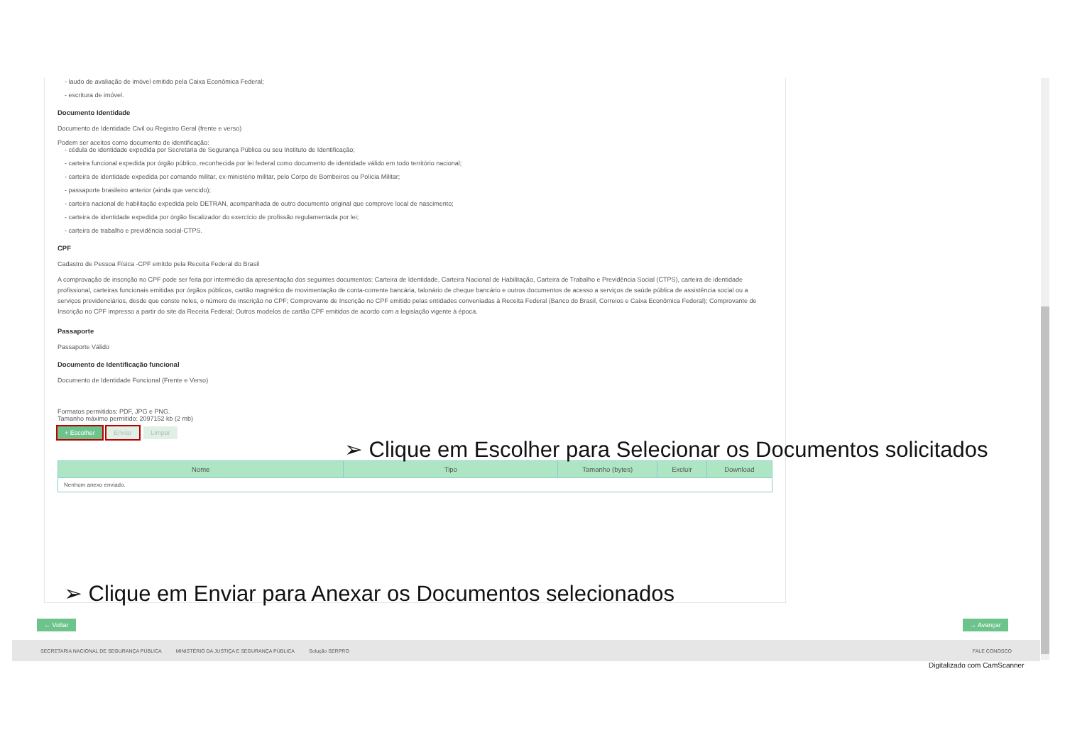- laudo de avaliação de imóvel emitido pela Caixa Econômica Federal;
- escritura de imóvel.
Documento Identidade
Documento de Identidade Civil ou Registro Geral (frente e verso)
Podem ser aceitos como documento de identificação:
- cédula de identidade expedida por Secretaria de Segurança Pública ou seu Instituto de Identificação;
- carteira funcional expedida por órgão público, reconhecida por lei federal como documento de identidade válido em todo território nacional;
- carteira de identidade expedida por comando militar, ex-ministério militar, pelo Corpo de Bombeiros ou Polícia Militar;
- passaporte brasileiro anterior (ainda que vencido);
- carteira nacional de habilitação expedida pelo DETRAN, acompanhada de outro documento original que comprove local de nascimento;
- carteira de identidade expedida por órgão fiscalizador do exercício de profissão regulamentada por lei;
- carteira de trabalho e previdência social-CTPS.
CPF
Cadastro de Pessoa Física -CPF emitdo pela Receita Federal do Brasil
A comprovação de inscrição no CPF pode ser feita por intermédio da apresentação dos seguintes documentos: Carteira de Identidade, Carteira Nacional de Habilitação, Carteira de Trabalho e Previdência Social (CTPS), carteira de identidade profissional, carteiras funcionais emitidas por órgãos públicos, cartão magnético de movimentação de conta-corrente bancária, talonário de cheque bancário e outros documentos de acesso a serviços de saúde pública de assistência social ou a serviços previdenciários, desde que conste neles, o número de inscrição no CPF; Comprovante de Inscrição no CPF emitido pelas entidades conveniadas à Receita Federal (Banco do Brasil, Correios e Caixa Econômica Federal); Comprovante de Inscrição no CPF impresso a partir do site da Receita Federal; Outros modelos de cartão CPF emitidos de acordo com a legislação vigente à época.
Passaporte
Passaporte Válido
Documento de Identificação funcional
Documento de Identidade Funcional (Frente e Verso)
Formatos permitidos: PDF, JPG e PNG.
Tamanho máximo permitido: 2097152 kb (2 mb)
+ Escolher Enviar Limpar
| Nome | Tipo | Tamanho (bytes) | Excluir | Download |
| --- | --- | --- | --- | --- |
| Nenhum anexo enviado. | | | | |
➢ Clique em Escolher para Selecionar os Documentos solicitados
➢ Clique em Enviar para Anexar os Documentos selecionados
← Voltar → Avançar
SECRETARIA NACIONAL DE SEGURANÇA PÚBLICA MINISTÉRIO DA JUSTIÇA E SEGURANÇA PÚBLICA Solução SERPRO FALE CONOSCO
Digitalizado com CamScanner